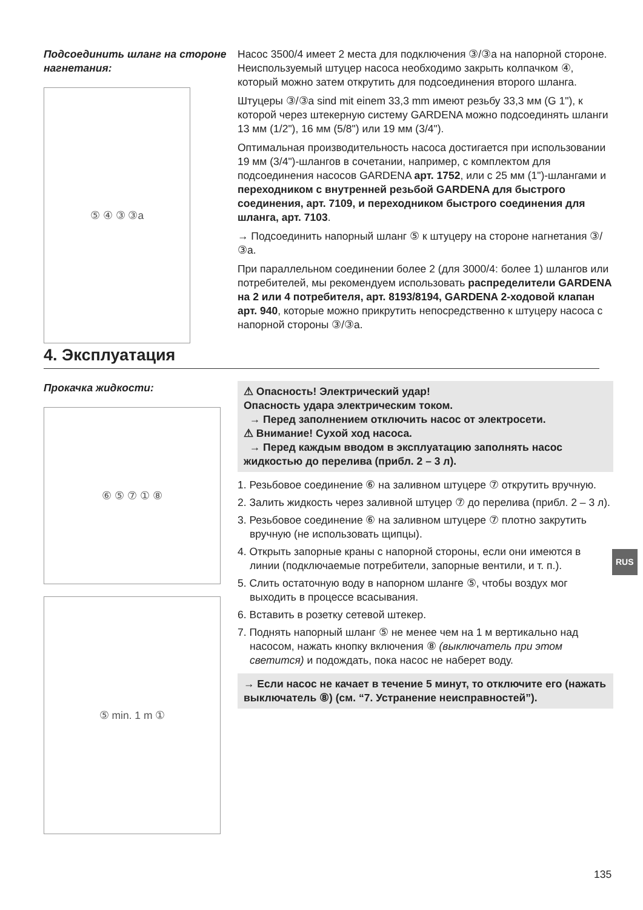Подсоединить шланг на стороне нагнетания:
⑤ ④ ③ ③a
Насос 3500/4 имеет 2 места для подключения ③/③a на напорной стороне. Неиспользуемый штуцер насоса необходимо закрыть колпачком ④, который можно затем открутить для подсоединения второго шланга.
Штуцеры ③/③a sind mit einem 33,3 mm имеют резьбу 33,3 мм (G 1"), к которой через штекерную систему GARDENA можно подсоединять шланги 13 мм (1/2"), 16 мм (5/8") или 19 мм (3/4").
Оптимальная производительность насоса достигается при использовании 19 мм (3/4")-шлангов в сочетании, например, с комплектом для подсоединения насосов GARDENA арт. 1752, или с 25 мм (1")-шлангами и переходником с внутренней резьбой GARDENA для быстрого соединения, арт. 7109, и переходником быстрого соединения для шланга, арт. 7103.
→ Подсоединить напорный шланг ⑤ к штуцеру на стороне нагнетания ③/③a.
При параллельном соединении более 2 (для 3000/4: более 1) шлангов или потребителей, мы рекомендуем использовать распределители GARDENA на 2 или 4 потребителя, арт. 8193/8194, GARDENA 2-ходовой клапан арт. 940, которые можно прикрутить непосредственно к штуцеру насоса с напорной стороны ③/③a.
4. Эксплуатация
Прокачка жидкости:
⑥ ⑤ ⑦ ① ⑧
⑤ min. 1 m ①
⚠ Опасность! Электрический удар!
Опасность удара электрическим током.
→ Перед заполнением отключить насос от электросети.
⚠ Внимание! Сухой ход насоса.
→ Перед каждым вводом в эксплуатацию заполнять насос жидкостью до перелива (прибл. 2 – 3 л).
1. Резьбовое соединение ⑥ на заливном штуцере ⑦ открутить вручную.
2. Залить жидкость через заливной штуцер ⑦ до перелива (прибл. 2 – 3 л).
3. Резьбовое соединение ⑥ на заливном штуцере ⑦ плотно закрутить вручную (не использовать щипцы).
4. Открыть запорные краны с напорной стороны, если они имеются в линии (подключаемые потребители, запорные вентили, и т. п.).
5. Слить остаточную воду в напорном шланге ⑤, чтобы воздух мог выходить в процессе всасывания.
6. Вставить в розетку сетевой штекер.
7. Поднять напорный шланг ⑤ не менее чем на 1 м вертикально над насосом, нажать кнопку включения ⑧ (выключатель при этом светится) и подождать, пока насос не наберет воду.
→ Если насос не качает в течение 5 минут, то отключите его (нажать выключатель ⑧) (см. “7. Устранение неисправностей”).
RUS
135